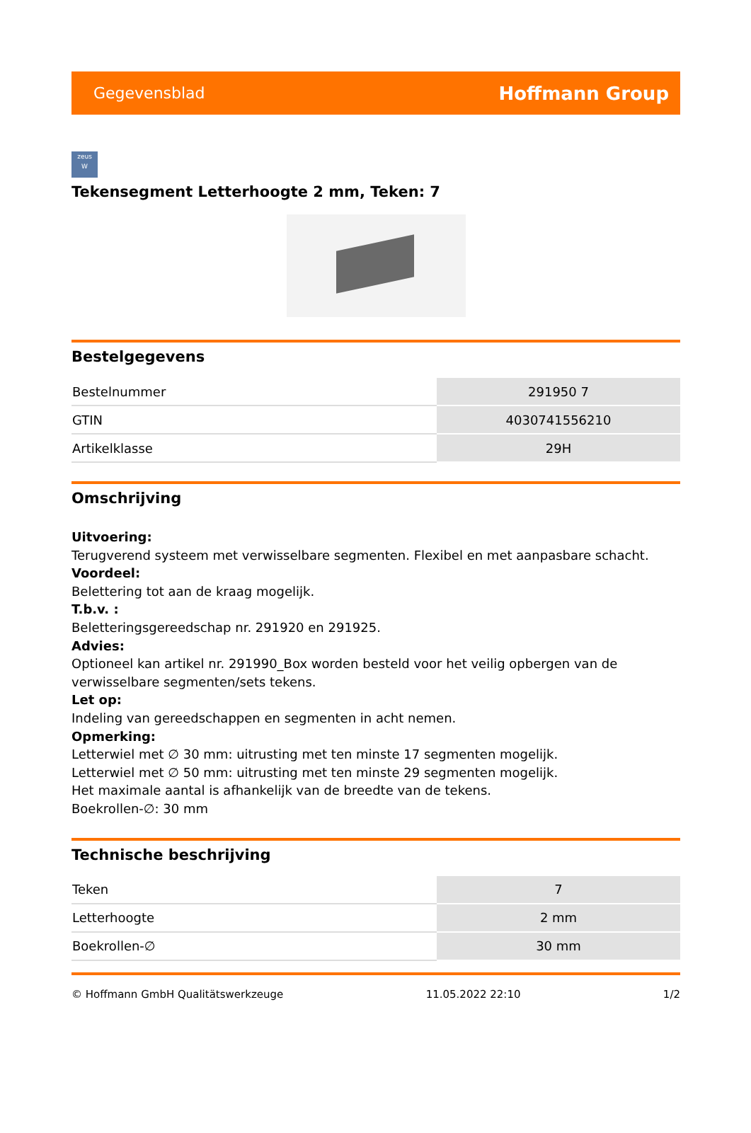Gegevensblad Hoffmann Group
zeus
W
Tekensegment Letterhoogte 2 mm, Teken: 7
Bestelgegevens
| Bestelnummer | 291950 7 |
| GTIN | 4030741556210 |
| Artikelklasse | 29H |
Omschrijving
Uitvoering:
Terugverend systeem met verwisselbare segmenten. Flexibel en met aanpasbare schacht.
Voordeel:
Belettering tot aan de kraag mogelijk.
T.b.v. :
Beletteringsgereedschap nr. 291920 en 291925.
Advies:
Optioneel kan artikel nr. 291990_Box worden besteld voor het veilig opbergen van de verwisselbare segmenten/sets tekens.
Let op:
Indeling van gereedschappen en segmenten in acht nemen.
Opmerking:
Letterwiel met ∅ 30 mm: uitrusting met ten minste 17 segmenten mogelijk.
Letterwiel met ∅ 50 mm: uitrusting met ten minste 29 segmenten mogelijk.
Het maximale aantal is afhankelijk van de breedte van de tekens.
Boekrollen-∅: 30 mm
Technische beschrijving
| Teken | 7 |
| Letterhoogte | 2 mm |
| Boekrollen-∅ | 30 mm |
© Hoffmann GmbH Qualitätswerkzeuge 11.05.2022 22:10 1/2